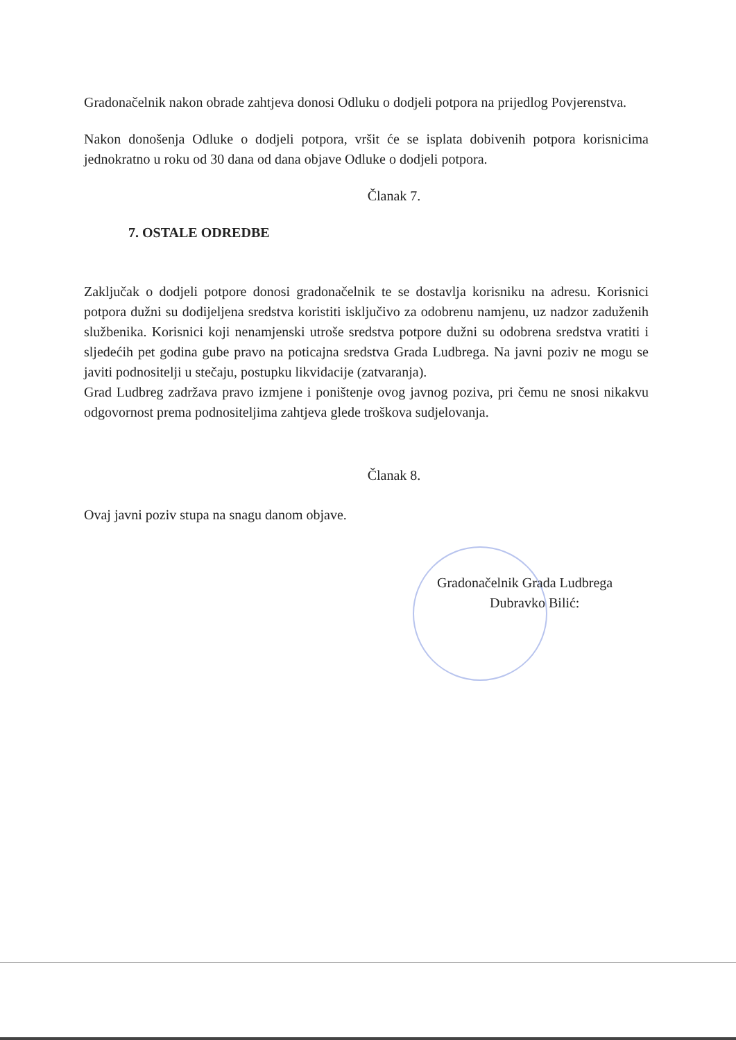Gradonačelnik nakon obrade zahtjeva donosi Odluku o dodjeli potpora na prijedlog Povjerenstva.
Nakon donošenja Odluke o dodjeli potpora, vršit će se isplata dobivenih potpora korisnicima jednokratno u roku od 30 dana od dana objave Odluke o dodjeli potpora.
Članak 7.
7. OSTALE ODREDBE
Zaključak o dodjeli potpore donosi gradonačelnik te se dostavlja korisniku na adresu. Korisnici potpora dužni su dodijeljena sredstva koristiti isključivo za odobrenu namjenu, uz nadzor zaduženih službenika. Korisnici koji nenamjenski utroše sredstva potpore dužni su odobrena sredstva vratiti i sljedećih pet godina gube pravo na poticajna sredstva Grada Ludbrega. Na javni poziv ne mogu se javiti podnositelji u stečaju, postupku likvidacije (zatvaranja).
Grad Ludbreg zadržava pravo izmjene i poništenje ovog javnog poziva, pri čemu ne snosi nikakvu odgovornost prema podnositeljima zahtjeva glede troškova sudjelovanja.
Članak 8.
Ovaj javni poziv stupa na snagu danom objave.
Gradonačelnik Grada Ludbrega
Dubravko Bilić: